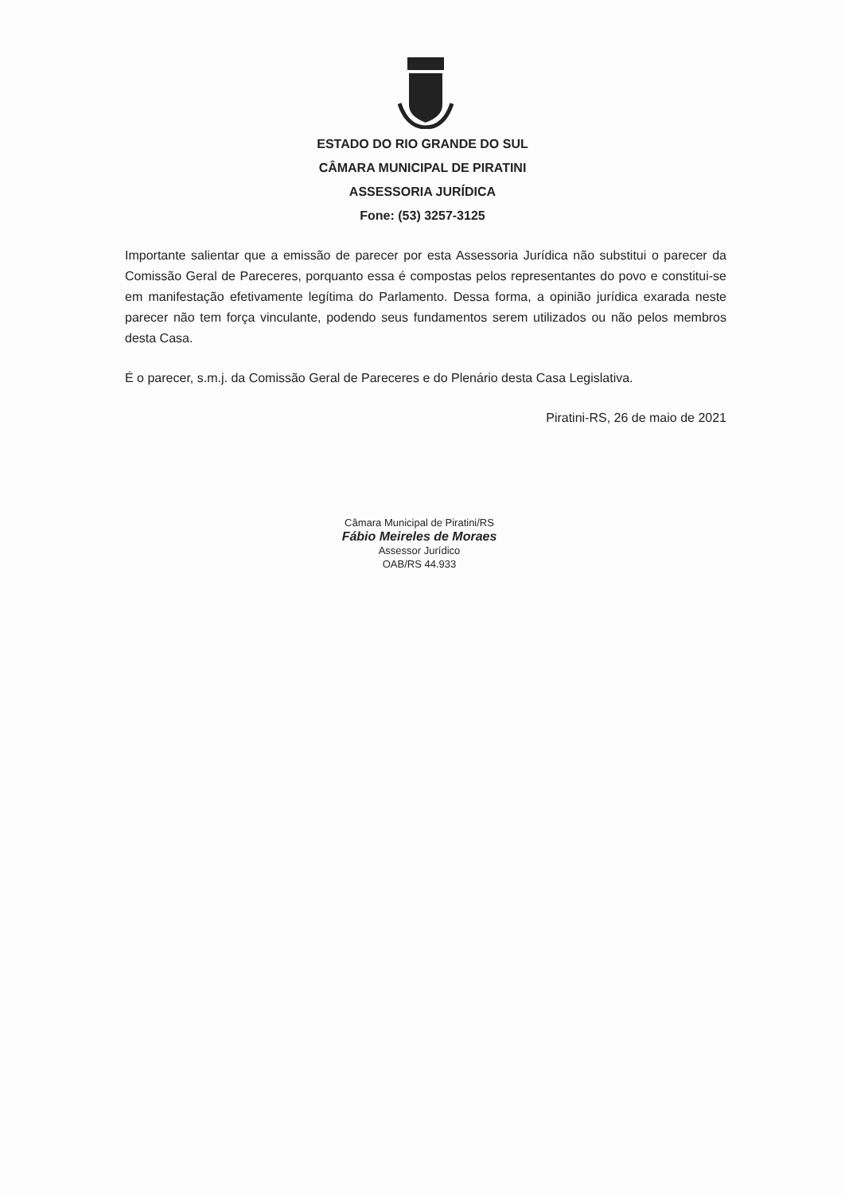ESTADO DO RIO GRANDE DO SUL
CÂMARA MUNICIPAL DE PIRATINI
ASSESSORIA JURÍDICA
Fone: (53) 3257-3125
Importante salientar que a emissão de parecer por esta Assessoria Jurídica não substitui o parecer da Comissão Geral de Pareceres, porquanto essa é compostas pelos representantes do povo e constitui-se em manifestação efetivamente legítima do Parlamento. Dessa forma, a opinião jurídica exarada neste parecer não tem força vinculante, podendo seus fundamentos serem utilizados ou não pelos membros desta Casa.
É o parecer, s.m.j. da Comissão Geral de Pareceres e do Plenário desta Casa Legislativa.
Piratini-RS, 26 de maio de 2021
Câmara Municipal de Piratini/RS
Fábio Meireles de Moraes
Assessor Jurídico
OAB/RS 44.933